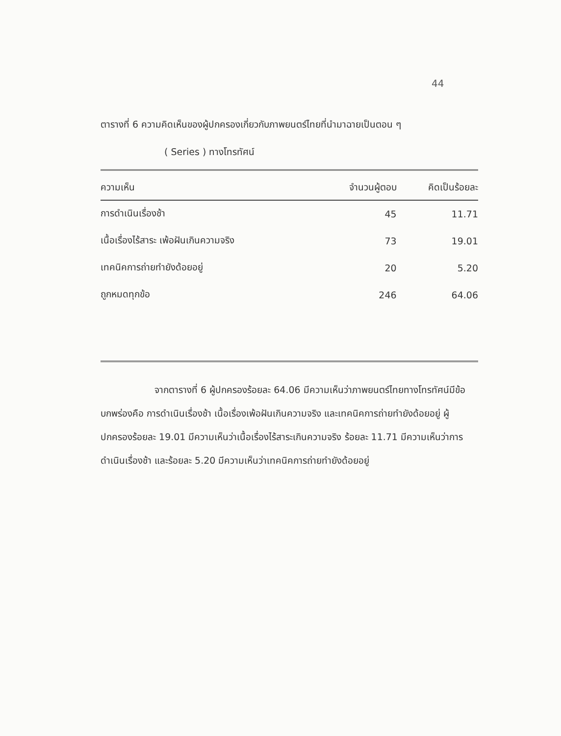44
ตารางที่ 6 ความคิดเห็นของผู้ปกครองเกี่ยวกับภาพยนตร์ไทยที่นำมาฉายเป็นตอน ๆ
( Series ) ทางโทรทัศน์
| ความเห็น | จำนวนผู้ตอบ | คิดเป็นร้อยละ |
| --- | --- | --- |
| การดำเนินเรื่องช้า | 45 | 11.71 |
| เนื้อเรื่องไร้สาระ เพ้อฝันเกินความจริง | 73 | 19.01 |
| เทคนิคการถ่ายทำยังด้อยอยู่ | 20 | 5.20 |
| ถูกหมดทุกข้อ | 246 | 64.06 |
จากตารางที่ 6 ผู้ปกครองร้อยละ 64.06 มีความเห็นว่าภาพยนตร์ไทยทางโทรทัศน์มีข้อบกพร่องคือ การดำเนินเรื่องช้า เนื้อเรื่องเพ้อฝันเกินความจริง และเทคนิคการถ่ายทำยังด้อยอยู่ ผู้ปกครองร้อยละ 19.01 มีความเห็นว่าเนื้อเรื่องไร้สาระเกินความจริง ร้อยละ 11.71 มีความเห็นว่าการดำเนินเรื่องช้า และร้อยละ 5.20 มีความเห็นว่าเทคนิคการถ่ายทำยังด้อยอยู่